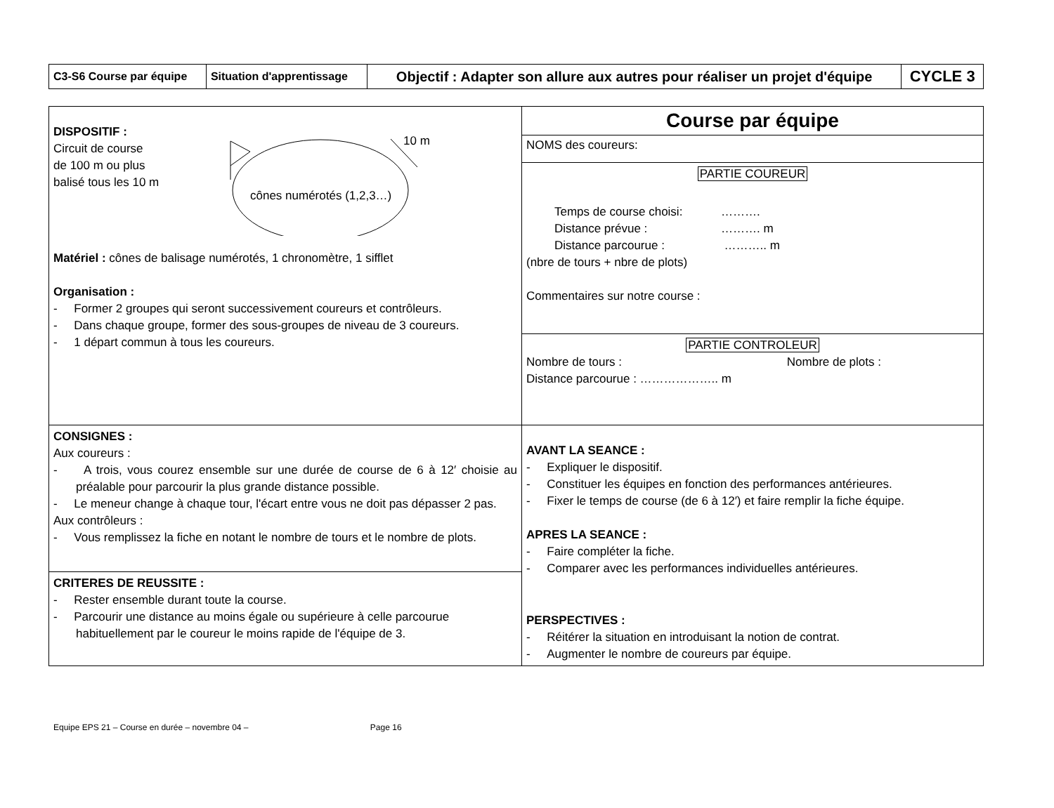| C3-S6 Course par équipe | Situation d'apprentissage | Objectif : Adapter son allure aux autres pour réaliser un projet d'équipe | CYCLE 3 |
| DISPOSITIF : Circuit de course de 100 m ou plus balisé tous les 10 m cônes numérotés (1,2,3…) 10 m Matériel : cônes de balisage numérotés, 1 chronomètre, 1 sifflet Organisation : - Former 2 groupes qui seront successivement coureurs et contrôleurs. - Dans chaque groupe, former des sous-groupes de niveau de 3 coureurs. - 1 départ commun à tous les coureurs. | Course par équipe |
| | NOMS des coureurs: |
| | PARTIE COUREUR Temps de course choisi: ………. Distance prévue : ………. m Distance parcourue : ……….. m (nbre de tours + nbre de plots) Commentaires sur notre course : |
| | PARTIE CONTROLEUR Nombre de tours : Nombre de plots : Distance parcourue : ……………….. m |
| CONSIGNES : Aux coureurs : - A trois, vous courez ensemble sur une durée de course de 6 à 12′ choisie au préalable pour parcourir la plus grande distance possible. - Le meneur change à chaque tour, l'écart entre vous ne doit pas dépasser 2 pas. Aux contrôleurs : - Vous remplissez la fiche en notant le nombre de tours et le nombre de plots. | AVANT LA SEANCE : - Expliquer le dispositif. - Constituer les équipes en fonction des performances antérieures. - Fixer le temps de course (de 6 à 12′) et faire remplir la fiche équipe. APRES LA SEANCE : - Faire compléter la fiche. - Comparer avec les performances individuelles antérieures. PERSPECTIVES : - Réitérer la situation en introduisant la notion de contrat. - Augmenter le nombre de coureurs par équipe. |
| CRITERES DE REUSSITE : - Rester ensemble durant toute la course. - Parcourir une distance au moins égale ou supérieure à celle parcourue habituellement par le coureur le moins rapide de l'équipe de 3. | |
Equipe EPS 21 – Course en durée – novembre 04 – Page 16